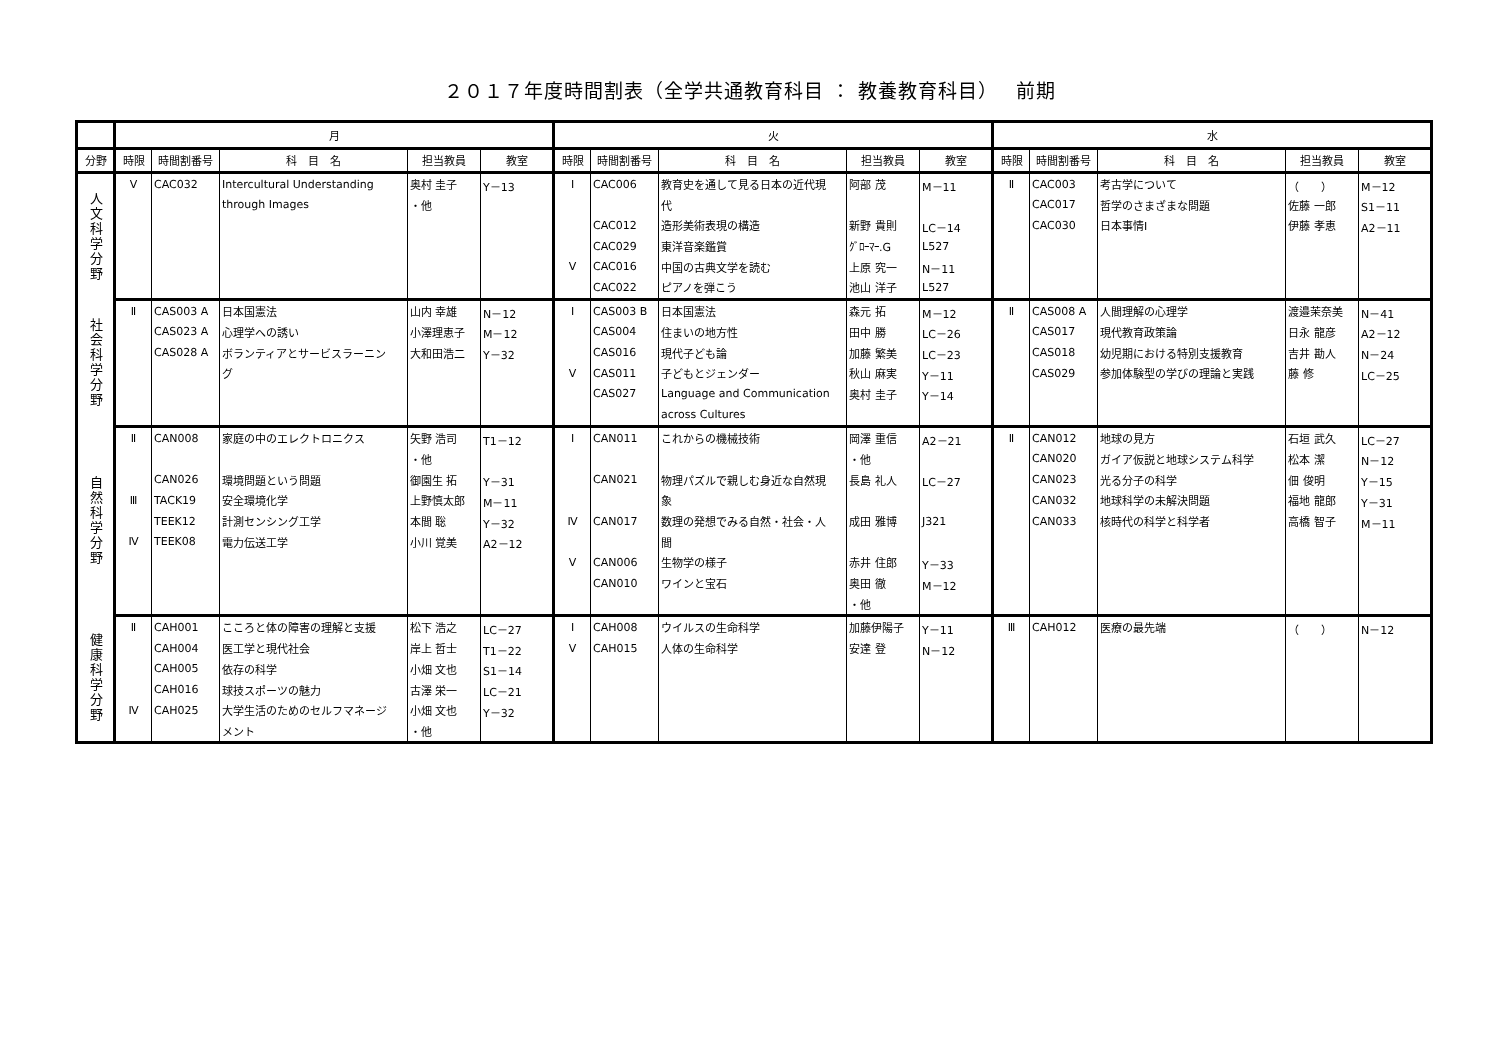２０１７年度時間割表（全学共通教育科目 ： 教養教育科目）　 前期
| | 月 | | | | | 火 | | | | | 水 | | | | |
| --- | --- | --- | --- | --- | --- | --- | --- | --- | --- | --- | --- | --- | --- | --- | --- |
| 分野 | 時限 | 時間割番号 | 科 目 名 | 担当教員 | 教室 | 時限 | 時間割番号 | 科 目 名 | 担当教員 | 教室 | 時限 | 時間割番号 | 科 目 名 | 担当教員 | 教室 |
| 人文科学分野 | Ⅴ | CAC032 | Intercultural Understanding | 奥村 圭子 | Y－13 | Ⅰ | CAC006 | 教育史を通して見る日本の近代現 | 阿部 茂 | M－11 | Ⅱ | CAC003 | 考古学について | （ ） | M－12 |
| | | | through Images | ・他 | | | | 代 | | | | CAC017 | 哲学のさまざまな問題 | 佐藤 一郎 | S1－11 |
| | | | | | | | CAC012 | 造形美術表現の構造 | 新野 貴則 | LC－14 | | CAC030 | 日本事情I | 伊藤 孝恵 | A2－11 |
| | | | | | | | CAC029 | 東洋音楽鑑賞 | ｸﾞﾛｰﾏｰ.G | L527 | | | | | |
| | | | | | | Ⅴ | CAC016 | 中国の古典文学を読む | 上原 究一 | N－11 | | | | | |
| | | | | | | | CAC022 | ピアノを弾こう | 池山 洋子 | L527 | | | | | |
| 社会科学分野 | Ⅱ | CAS003 A | 日本国憲法 | 山内 幸雄 | N－12 | Ⅰ | CAS003 B | 日本国憲法 | 森元 拓 | M－12 | Ⅱ | CAS008 A | 人間理解の心理学 | 渡邉茉奈美 | N－41 |
| | | CAS023 A | 心理学への誘い | 小澤理恵子 | M－12 | | CAS004 | 住まいの地方性 | 田中 勝 | LC－26 | | CAS017 | 現代教育政策論 | 日永 龍彦 | A2－12 |
| | | CAS028 A | ボランティアとサービスラーニン | 大和田浩二 | Y－32 | | CAS016 | 現代子ども論 | 加藤 繁美 | LC－23 | | CAS018 | 幼児期における特別支援教育 | 吉井 勘人 | N－24 |
| | | | グ | | | Ⅴ | CAS011 | 子どもとジェンダー | 秋山 麻実 | Y－11 | | CAS029 | 参加体験型の学びの理論と実践 | 藤 修 | LC－25 |
| | | | | | | | CAS027 | Language and Communication | 奥村 圭子 | Y－14 | | | | | |
| | | | | | | | | across Cultures | | | | | | | |
| 自然科学分野 | Ⅱ | CAN008 | 家庭の中のエレクトロニクス | 矢野 浩司 | T1－12 | Ⅰ | CAN011 | これからの機械技術 | 岡澤 重信 | A2－21 | Ⅱ | CAN012 | 地球の見方 | 石垣 武久 | LC－27 |
| | | | | ・他 | | | | | ・他 | | | CAN020 | ガイア仮説と地球システム科学 | 松本 潔 | N－12 |
| | | CAN026 | 環境問題という問題 | 御園生 拓 | Y－31 | | CAN021 | 物理パズルで親しむ身近な自然現 | 長島 礼人 | LC－27 | | CAN023 | 光る分子の科学 | 佃 俊明 | Y－15 |
| | Ⅲ | TACK19 | 安全環境化学 | 上野慎太郎 | M－11 | | | 象 | | | | CAN032 | 地球科学の未解決問題 | 福地 龍郎 | Y－31 |
| | | TEEK12 | 計測センシング工学 | 本間 聡 | Y－32 | Ⅳ | CAN017 | 数理の発想でみる自然・社会・人 | 成田 雅博 | J321 | | CAN033 | 核時代の科学と科学者 | 高橋 智子 | M－11 |
| | Ⅳ | TEEK08 | 電力伝送工学 | 小川 覚美 | A2－12 | | | 間 | | | | | | | |
| | | | | | | Ⅴ | CAN006 | 生物学の様子 | 赤井 住郎 | Y－33 | | | | | |
| | | | | | | | CAN010 | ワインと宝石 | 奥田 徹 | M－12 | | | | | |
| | | | | | | | | | ・他 | | | | | | |
| 健康科学分野 | Ⅱ | CAH001 | こころと体の障害の理解と支援 | 松下 浩之 | LC－27 | Ⅰ | CAH008 | ウイルスの生命科学 | 加藤伊陽子 | Y－11 | Ⅲ | CAH012 | 医療の最先端 | （ ） | N－12 |
| | | CAH004 | 医工学と現代社会 | 岸上 哲士 | T1－22 | Ⅴ | CAH015 | 人体の生命科学 | 安達 登 | N－12 | | | | | |
| | | CAH005 | 依存の科学 | 小畑 文也 | S1－14 | | | | | | | | | | |
| | | CAH016 | 球技スポーツの魅力 | 古澤 栄一 | LC－21 | | | | | | | | | | |
| | Ⅳ | CAH025 | 大学生活のためのセルフマネージ | 小畑 文也 | Y－32 | | | | | | | | | | |
| | | | メント | ・他 | | | | | | | | | | | |